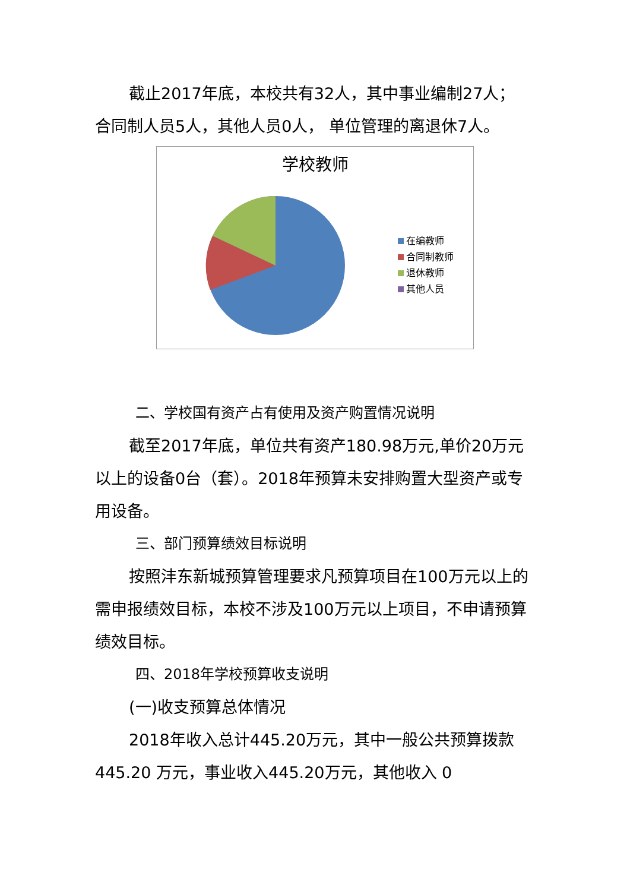截止2017年底，本校共有32人，其中事业编制27人；合同制人员5人，其他人员0人， 单位管理的离退休7人。
学校教师
在编教师
合同制教师
退休教师
其他人员
二、学校国有资产占有使用及资产购置情况说明
截至2017年底，单位共有资产180.98万元,单价20万元以上的设备0台（套）。2018年预算未安排购置大型资产或专用设备。
三、部门预算绩效目标说明
按照沣东新城预算管理要求凡预算项目在100万元以上的需申报绩效目标，本校不涉及100万元以上项目，不申请预算绩效目标。
四、2018年学校预算收支说明
(一)收支预算总体情况
2018年收入总计445.20万元，其中一般公共预算拨款445.20 万元，事业收入445.20万元，其他收入 0